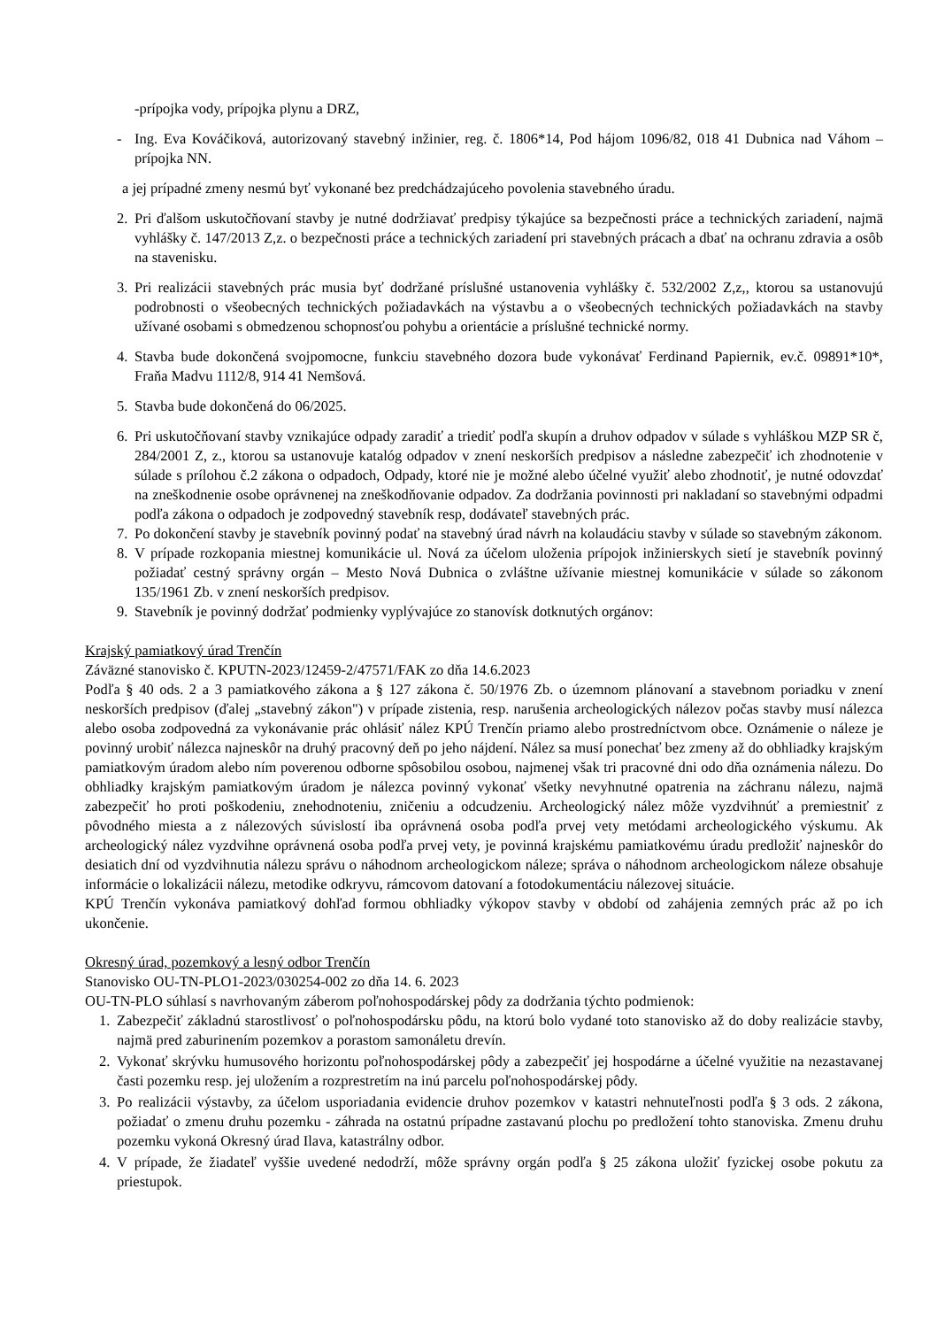-prípojka vody, prípojka plynu a DRZ,
- Ing. Eva Kováčiková, autorizovaný stavebný inžinier, reg. č. 1806*14, Pod hájom 1096/82, 018 41 Dubnica nad Váhom – prípojka NN.
a jej prípadné zmeny nesmú byť vykonané bez predchádzajúceho povolenia stavebného úradu.
2. Pri ďalšom uskutočňovaní stavby je nutné dodržiavať predpisy týkajúce sa bezpečnosti práce a technických zariadení, najmä vyhlášky č. 147/2013 Z,z. o bezpečnosti práce a technických zariadení pri stavebných prácach a dbať na ochranu zdravia a osôb na stavenisku.
3. Pri realizácii stavebných prác musia byť dodržané príslušné ustanovenia vyhlášky č. 532/2002 Z,z,, ktorou sa ustanovujú podrobnosti o všeobecných technických požiadavkách na výstavbu a o všeobecných technických požiadavkách na stavby užívané osobami s obmedzenou schopnosťou pohybu a orientácie a príslušné technické normy.
4. Stavba bude dokončená svojpomocne, funkciu stavebného dozora bude vykonávať Ferdinand Papiernik, ev.č. 09891*10*, Fraňa Madvu 1112/8, 914 41 Nemšová.
5. Stavba bude dokončená do 06/2025.
6. Pri uskutočňovaní stavby vznikajúce odpady zaradiť a triediť podľa skupín a druhov odpadov v súlade s vyhláškou MZP SR č, 284/2001 Z, z., ktorou sa ustanovuje katalóg odpadov v znení neskorších predpisov a následne zabezpečiť ich zhodnotenie v súlade s prílohou č.2 zákona o odpadoch, Odpady, ktoré nie je možné alebo účelné využiť alebo zhodnotiť, je nutné odovzdať na zneškodnenie osobe oprávnenej na zneškodňovanie odpadov. Za dodržania povinnosti pri nakladaní so stavebnými odpadmi podľa zákona o odpadoch je zodpovedný stavebník resp, dodávateľ stavebných prác.
7. Po dokončení stavby je stavebník povinný podať na stavebný úrad návrh na kolaudáciu stavby v súlade so stavebným zákonom.
8. V prípade rozkopania miestnej komunikácie ul. Nová za účelom uloženia prípojok inžinierskych sietí je stavebník povinný požiadať cestný správny orgán – Mesto Nová Dubnica o zvláštne užívanie miestnej komunikácie v súlade so zákonom 135/1961 Zb. v znení neskorších predpisov.
9. Stavebník je povinný dodržať podmienky vyplývajúce zo stanovísk dotknutých orgánov:
Krajský pamiatkový úrad Trenčín
Záväzné stanovisko č. KPUTN-2023/12459-2/47571/FAK zo dňa 14.6.2023
Podľa § 40 ods. 2 a 3 pamiatkového zákona a § 127 zákona č. 50/1976 Zb. o územnom plánovaní a stavebnom poriadku v znení neskorších predpisov (ďalej „stavebný zákon") v prípade zistenia, resp. narušenia archeologických nálezov počas stavby musí nálezca alebo osoba zodpovedná za vykonávanie prác ohlásiť nález KPÚ Trenčín priamo alebo prostredníctvom obce. Oznámenie o náleze je povinný urobiť nálezca najneskôr na druhý pracovný deň po jeho nájdení. Nález sa musí ponechať bez zmeny až do obhliadky krajským pamiatkovým úradom alebo ním poverenou odborne spôsobilou osobou, najmenej však tri pracovné dni odo dňa oznámenia nálezu. Do obhliadky krajským pamiatkovým úradom je nálezca povinný vykonať všetky nevyhnutné opatrenia na záchranu nálezu, najmä zabezpečiť ho proti poškodeniu, znehodnoteniu, zničeniu a odcudzeniu. Archeologický nález môže vyzdvihnúť a premiestniť z pôvodného miesta a z nálezových súvislostí iba oprávnená osoba podľa prvej vety metódami archeologického výskumu. Ak archeologický nález vyzdvihne oprávnená osoba podľa prvej vety, je povinná krajskému pamiatkovému úradu predložiť najneskôr do desiatich dní od vyzdvihnutia nálezu správu o náhodnom archeologickom náleze; správa o náhodnom archeologickom náleze obsahuje informácie o lokalizácii nálezu, metodike odkryvu, rámcovom datovaní a fotodokumentáciu nálezovej situácie.
KPÚ Trenčín vykonáva pamiatkový dohľad formou obhliadky výkopov stavby v období od zahájenia zemných prác až po ich ukončenie.
Okresný úrad, pozemkový a lesný odbor Trenčín
Stanovisko OU-TN-PLO1-2023/030254-002 zo dňa 14. 6. 2023
OU-TN-PLO súhlasí s navrhovaným záberom poľnohospodárskej pôdy za dodržania týchto podmienok:
1. Zabezpečiť základnú starostlivosť o poľnohospodársku pôdu, na ktorú bolo vydané toto stanovisko až do doby realizácie stavby, najmä pred zaburinením pozemkov a porastom samonáletu drevín.
2. Vykonať skrývku humusového horizontu poľnohospodárskej pôdy a zabezpečiť jej hospodárne a účelné využitie na nezastavanej časti pozemku resp. jej uložením a rozprestretím na inú parcelu poľnohospodárskej pôdy.
3. Po realizácii výstavby, za účelom usporiadania evidencie druhov pozemkov v katastri nehnuteľnosti podľa § 3 ods. 2 zákona, požiadať o zmenu druhu pozemku - záhrada na ostatnú prípadne zastavanú plochu po predložení tohto stanoviska. Zmenu druhu pozemku vykoná Okresný úrad Ilava, katastrálny odbor.
4. V prípade, že žiadateľ vyššie uvedené nedodrží, môže správny orgán podľa § 25 zákona uložiť fyzickej osobe pokutu za priestupok.